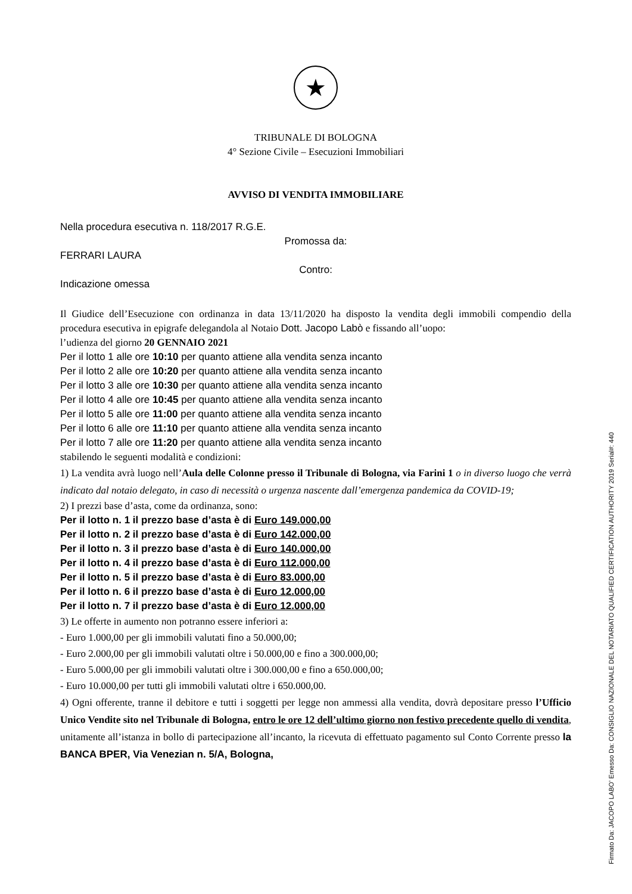★
TRIBUNALE DI BOLOGNA
4° Sezione Civile – Esecuzioni Immobiliari
AVVISO DI VENDITA IMMOBILIARE
Nella procedura esecutiva n. 118/2017 R.G.E.
Promossa da:
FERRARI LAURA
Contro:
Indicazione omessa
Il Giudice dell’Esecuzione con ordinanza in data 13/11/2020 ha disposto la vendita degli immobili compendio della procedura esecutiva in epigrafe delegandola al Notaio Dott. Jacopo Labò e fissando all’uopo:
l’udienza del giorno 20 GENNAIO 2021
Per il lotto 1 alle ore 10:10 per quanto attiene alla vendita senza incanto
Per il lotto 2 alle ore 10:20 per quanto attiene alla vendita senza incanto
Per il lotto 3 alle ore 10:30 per quanto attiene alla vendita senza incanto
Per il lotto 4 alle ore 10:45 per quanto attiene alla vendita senza incanto
Per il lotto 5 alle ore 11:00 per quanto attiene alla vendita senza incanto
Per il lotto 6 alle ore 11:10 per quanto attiene alla vendita senza incanto
Per il lotto 7 alle ore 11:20 per quanto attiene alla vendita senza incanto
stabilendo le seguenti modalità e condizioni:
1) La vendita avrà luogo nell’Aula delle Colonne presso il Tribunale di Bologna, via Farini 1 o in diverso luogo che verrà indicato dal notaio delegato, in caso di necessità o urgenza nascente dall’emergenza pandemica da COVID-19;
2) I prezzi base d’asta, come da ordinanza, sono:
Per il lotto n. 1 il prezzo base d’asta è di Euro 149.000,00
Per il lotto n. 2 il prezzo base d’asta è di Euro 142.000,00
Per il lotto n. 3 il prezzo base d’asta è di Euro 140.000,00
Per il lotto n. 4 il prezzo base d’asta è di Euro 112.000,00
Per il lotto n. 5 il prezzo base d’asta è di Euro 83.000,00
Per il lotto n. 6 il prezzo base d’asta è di Euro 12.000,00
Per il lotto n. 7 il prezzo base d’asta è di Euro 12.000,00
3) Le offerte in aumento non potranno essere inferiori a:
- Euro 1.000,00 per gli immobili valutati fino a 50.000,00;
- Euro 2.000,00 per gli immobili valutati oltre i 50.000,00 e fino a 300.000,00;
- Euro 5.000,00 per gli immobili valutati oltre i 300.000,00 e fino a 650.000,00;
- Euro 10.000,00 per tutti gli immobili valutati oltre i 650.000,00.
4) Ogni offerente, tranne il debitore e tutti i soggetti per legge non ammessi alla vendita, dovrà depositare presso l’Ufficio Unico Vendite sito nel Tribunale di Bologna, entro le ore 12 dell’ultimo giorno non festivo precedente quello di vendita, unitamente all’istanza in bollo di partecipazione all’incanto, la ricevuta di effettuato pagamento sul Conto Corrente presso la BANCA BPER, Via Venezian n. 5/A, Bologna,
Firmato Da: JACOPO LABO' Emesso Da: CONSIGLIO NAZIONALE DEL NOTARIATO QUALIFIED CERTIFICATION AUTHORITY 2019 Serial#: 440